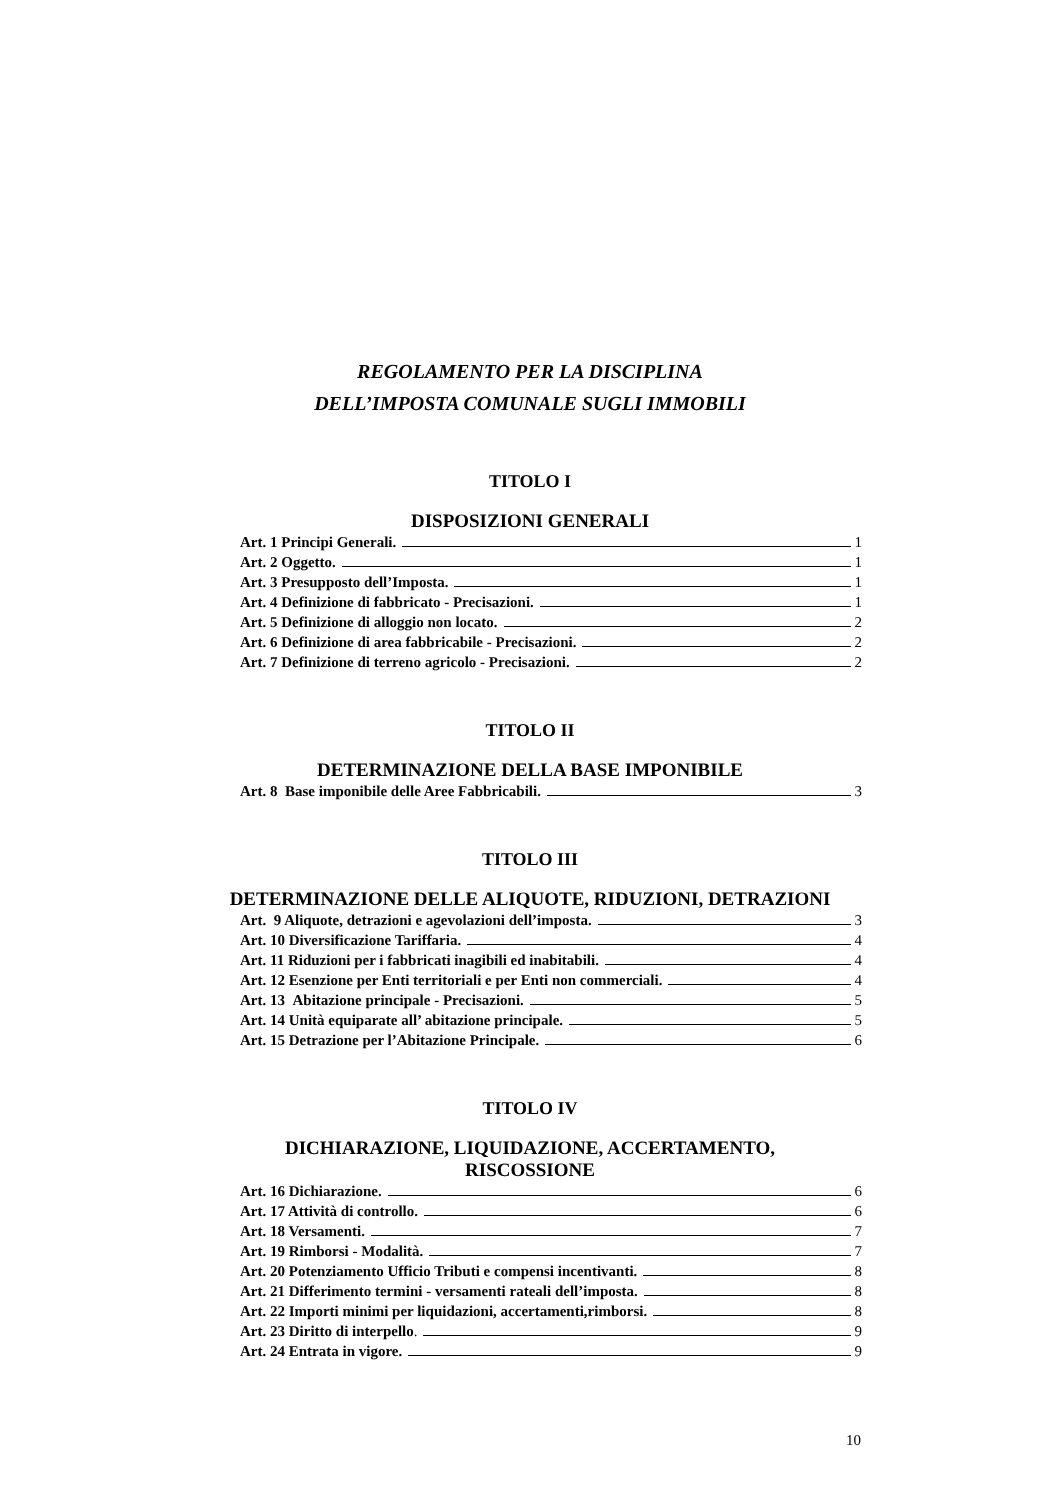REGOLAMENTO PER LA DISCIPLINA
DELL’IMPOSTA COMUNALE SUGLI IMMOBILI
TITOLO I
DISPOSIZIONI GENERALI
Art. 1 Principi Generali. 1
Art. 2 Oggetto. 1
Art. 3 Presupposto dell’Imposta. 1
Art. 4 Definizione di fabbricato - Precisazioni. 1
Art. 5 Definizione di alloggio non locato. 2
Art. 6 Definizione di area fabbricabile - Precisazioni. 2
Art. 7 Definizione di terreno agricolo - Precisazioni. 2
TITOLO II
DETERMINAZIONE DELLA BASE IMPONIBILE
Art. 8 Base imponibile delle Aree Fabbricabili. 3
TITOLO III
DETERMINAZIONE DELLE ALIQUOTE, RIDUZIONI, DETRAZIONI
Art. 9 Aliquote, detrazioni e agevolazioni dell’imposta. 3
Art. 10 Diversificazione Tariffaria. 4
Art. 11 Riduzioni per i fabbricati inagibili ed inabitabili. 4
Art. 12 Esenzione per Enti territoriali e per Enti non commerciali. 4
Art. 13 Abitazione principale - Precisazioni. 5
Art. 14 Unità equiparate all’ abitazione principale. 5
Art. 15 Detrazione per l’Abitazione Principale. 6
TITOLO IV
DICHIARAZIONE, LIQUIDAZIONE, ACCERTAMENTO,
RISCOSSIONE
Art. 16 Dichiarazione. 6
Art. 17 Attività di controllo. 6
Art. 18 Versamenti. 7
Art. 19 Rimborsi - Modalità. 7
Art. 20 Potenziamento Ufficio Tributi e compensi incentivanti. 8
Art. 21 Differimento termini - versamenti rateali dell’imposta. 8
Art. 22 Importi minimi per liquidazioni, accertamenti,rimborsi. 8
Art. 23 Diritto di interpello. 9
Art. 24 Entrata in vigore. 9
10